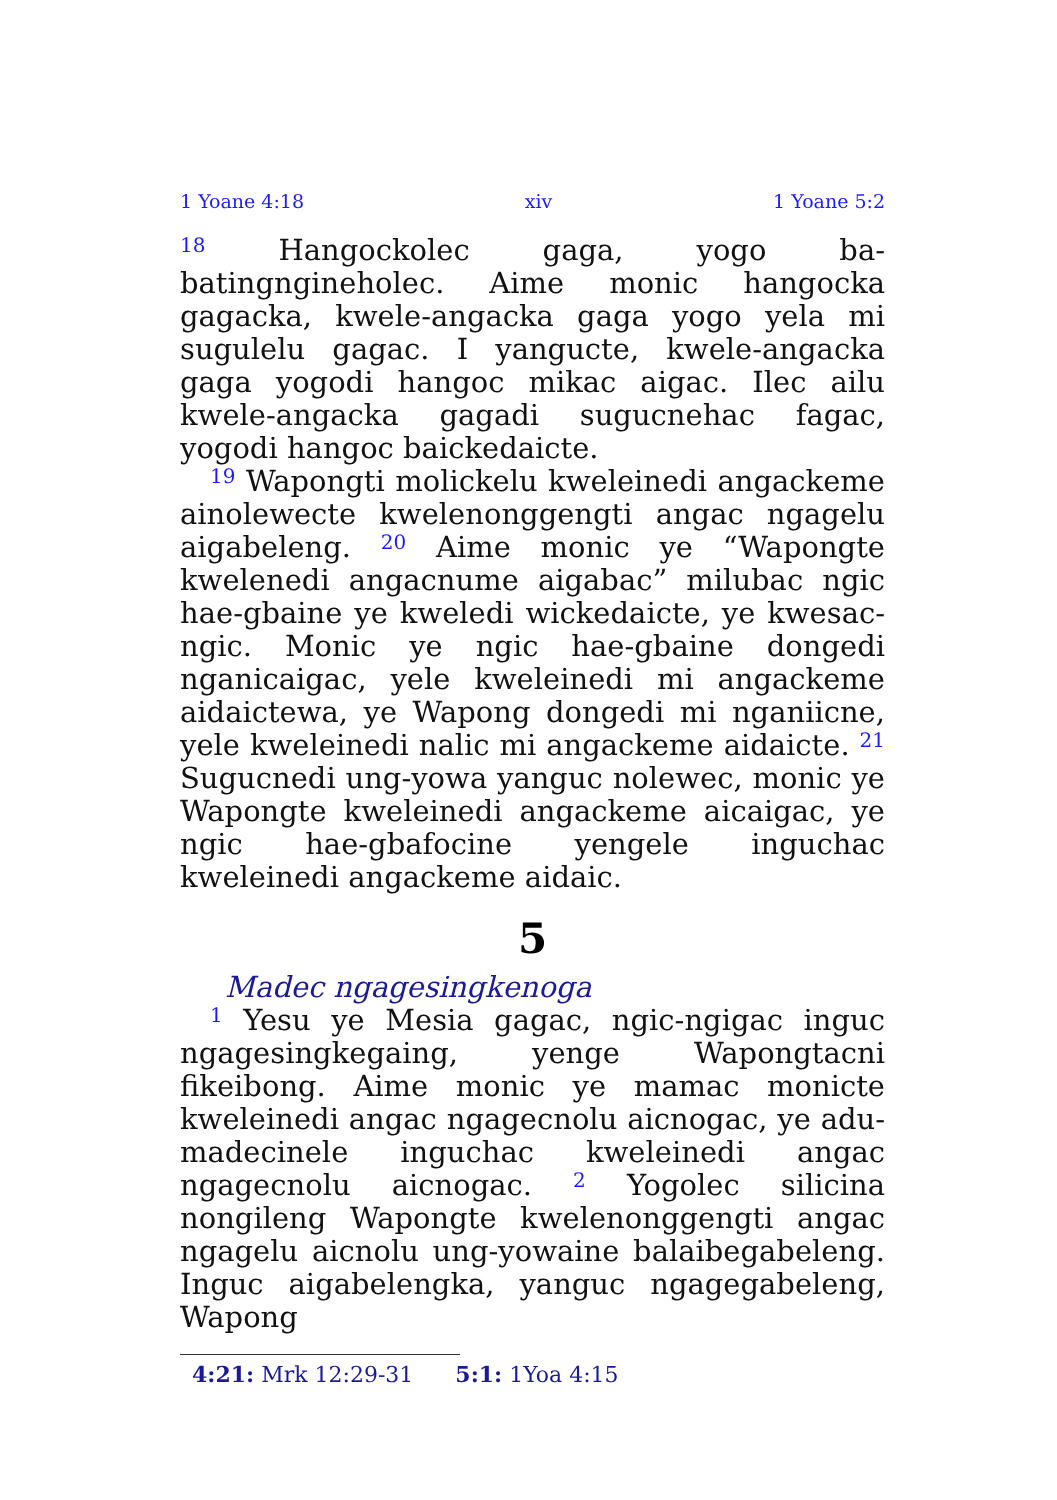1 Yoane 4:18 xiv 1 Yoane 5:2
<sup>18</sup> Hangockolec gaga, yogo ba-batingngineholec. Aime monic hangocka gagacka, kwele-angacka gaga yogo yela mi sugulelu gagac. I yangucte, kwele-angacka gaga yogodi hangoc mikac aigac. Ilec ailu kwele-angacka gagadi sugucnehac fagac, yogodi hangoc baickedaicte.
<sup>19</sup> Wapongti molickelu kweleinedi angackeme ainolewecte kwelenonggengti angac ngagelu aigabeleng. <sup>20</sup> Aime monic ye “Wapongte kwelenedi angacnume aigabac” milubac ngic hae-gbaine ye kweledi wickedaicte, ye kwesac-ngic. Monic ye ngic hae-gbaine dongedi nganicaigac, yele kweleinedi mi angackeme aidaictewa, ye Wapong dongedi mi nganiicne, yele kweleinedi nalic mi angackeme aidaicte. <sup>21</sup> Sugucnedi ung-yowa yanguc nolewec, monic ye Wapongte kweleinedi angackeme aicaigac, ye ngic hae-gbafocine yengele inguchac kweleinedi angackeme aidaic.
5
Madec ngagesingkenoga
<sup>1</sup> Yesu ye Mesia gagac, ngic-ngigac inguc ngagesingkegaing, yenge Wapongtacni fikeibong. Aime monic ye mamac monicte kweleinedi angac ngagecnolu aicnogac, ye adu-madecinele inguchac kweleinedi angac ngagecnolu aicnogac. <sup>2</sup> Yogolec silicina nongileng Wapongte kwelenonggengti angac ngagelu aicnolu ung-yowaine balaibegabeleng. Inguc aigabelengka, yanguc ngagegabeleng, Wapong
4:21: Mrk 12:29-31 5:1: 1Yoa 4:15